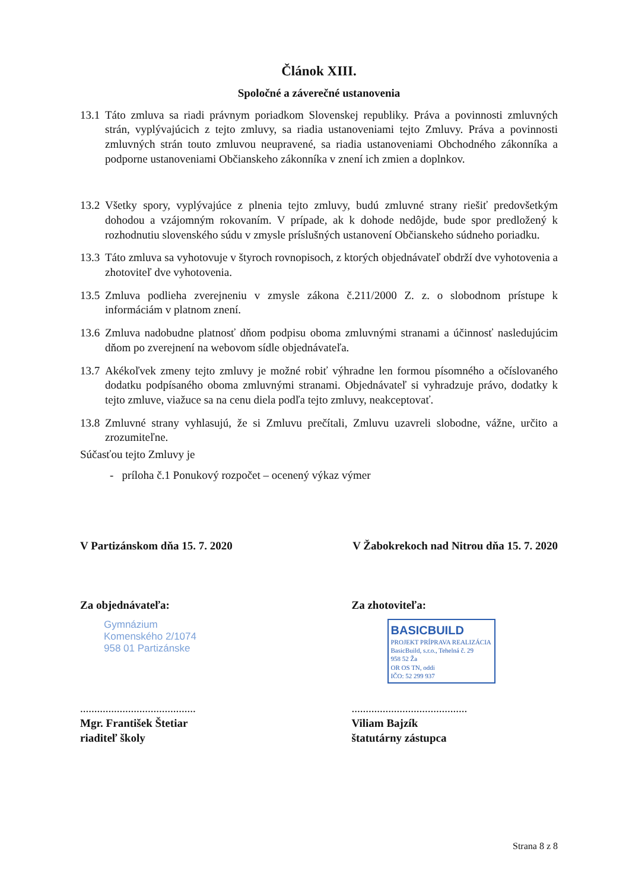Článok XIII.
Spoločné a záverečné ustanovenia
13.1 Táto zmluva sa riadi právnym poriadkom Slovenskej republiky. Práva a povinnosti zmluvných strán, vyplývajúcich z tejto zmluvy, sa riadia ustanoveniami tejto Zmluvy. Práva a povinnosti zmluvných strán touto zmluvou neupravené, sa riadia ustanoveniami Obchodného zákonníka a podporne ustanoveniami Občianskeho zákonníka v znení ich zmien a doplnkov.
13.2 Všetky spory, vyplývajúce z plnenia tejto zmluvy, budú zmluvné strany riešiť predovšetkým dohodou a vzájomným rokovaním. V prípade, ak k dohode nedôjde, bude spor predložený k rozhodnutiu slovenského súdu v zmysle príslušných ustanovení Občianskeho súdneho poriadku.
13.3 Táto zmluva sa vyhotovuje v štyroch rovnopisoch, z ktorých objednávateľ obdrží dve vyhotovenia a zhotoviteľ dve vyhotovenia.
13.5 Zmluva podlieha zverejneniu v zmysle zákona č.211/2000 Z. z. o slobodnom prístupe k informáciám v platnom znení.
13.6 Zmluva nadobudne platnosť dňom podpisu oboma zmluvnými stranami a účinnosť nasledujúcim dňom po zverejnení na webovom sídle objednávateľa.
13.7 Akékoľvek zmeny tejto zmluvy je možné robiť výhradne len formou písomného a očíslovaného dodatku podpísaného oboma zmluvnými stranami. Objednávateľ si vyhradzuje právo, dodatky k tejto zmluve, viažuce sa na cenu diela podľa tejto zmluvy, neakceptovať.
13.8 Zmluvné strany vyhlasujú, že si Zmluvu prečítali, Zmluvu uzavreli slobodne, vážne, určito a zrozumiteľne.
Súčasťou tejto Zmluvy je
- príloha č.1 Ponukový rozpočet – ocenený výkaz výmer
V Partizánskom dňa 15. 7. 2020 V Žabokrekoch nad Nitrou dňa 15. 7. 2020
Za objednávateľa:
Gymnázium
Komenského 2/1074
958 01 Partizánske
Za zhotoviteľa:
BASICBUILD
PROJEKT PRÍPRAVA REALIZÁCIA
BasicBuild, s.r.o., Tehelná č. 29
958 52 Ža
OR OS TN, oddi
IČO: 52 299 937
.........................................
Mgr. František Štetiar
riaditeľ školy
.........................................
Viliam Bajzík
štatutárny zástupca
Strana 8 z 8